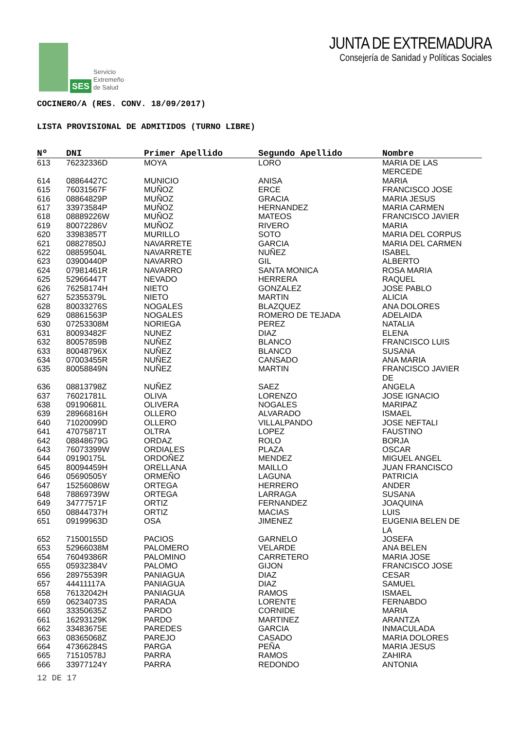SES
Servicio
Extremeño
de Salud
JUNTA DE EXTREMADURA
Consejería de Sanidad y Políticas Sociales
COCINERO/A (RES. CONV. 18/09/2017)
LISTA PROVISIONAL DE ADMITIDOS (TURNO LIBRE)
| Nº | DNI | Primer Apellido | Segundo Apellido | Nombre |
| --- | --- | --- | --- | --- |
| 613 | 76232336D | MOYA | LORO | MARIA DE LAS MERCEDE |
| 614 | 08864427C | MUNICIO | ANISA | MARIA |
| 615 | 76031567F | MUÑOZ | ERCE | FRANCISCO JOSE |
| 616 | 08864829P | MUÑOZ | GRACIA | MARIA JESUS |
| 617 | 33973584P | MUÑOZ | HERNANDEZ | MARIA CARMEN |
| 618 | 08889226W | MUÑOZ | MATEOS | FRANCISCO JAVIER |
| 619 | 80072286V | MUÑOZ | RIVERO | MARIA |
| 620 | 33983857T | MURILLO | SOTO | MARIA DEL CORPUS |
| 621 | 08827850J | NAVARRETE | GARCIA | MARIA DEL CARMEN |
| 622 | 08859504L | NAVARRETE | NUÑEZ | ISABEL |
| 623 | 03900440P | NAVARRO | GIL | ALBERTO |
| 624 | 07981461R | NAVARRO | SANTA MONICA | ROSA MARIA |
| 625 | 52966447T | NEVADO | HERRERA | RAQUEL |
| 626 | 76258174H | NIETO | GONZALEZ | JOSE PABLO |
| 627 | 52355379L | NIETO | MARTIN | ALICIA |
| 628 | 80033276S | NOGALES | BLAZQUEZ | ANA DOLORES |
| 629 | 08861563P | NOGALES | ROMERO DE TEJADA | ADELAIDA |
| 630 | 07253308M | NORIEGA | PEREZ | NATALIA |
| 631 | 80093482F | NUNEZ | DIAZ | ELENA |
| 632 | 80057859B | NUÑEZ | BLANCO | FRANCISCO LUIS |
| 633 | 80048796X | NUÑEZ | BLANCO | SUSANA |
| 634 | 07003455R | NUÑEZ | CANSADO | ANA MARIA |
| 635 | 80058849N | NUÑEZ | MARTIN | FRANCISCO JAVIER DE |
| 636 | 08813798Z | NUÑEZ | SAEZ | ANGELA |
| 637 | 76021781L | OLIVA | LORENZO | JOSE IGNACIO |
| 638 | 09190681L | OLIVERA | NOGALES | MARIPAZ |
| 639 | 28966816H | OLLERO | ALVARADO | ISMAEL |
| 640 | 71020099D | OLLERO | VILLALPANDO | JOSE NEFTALI |
| 641 | 47075871T | OLTRA | LOPEZ | FAUSTINO |
| 642 | 08848679G | ORDAZ | ROLO | BORJA |
| 643 | 76073399W | ORDIALES | PLAZA | OSCAR |
| 644 | 09190175L | ORDOÑEZ | MENDEZ | MIGUEL ANGEL |
| 645 | 80094459H | ORELLANA | MAILLO | JUAN FRANCISCO |
| 646 | 05690505Y | ORMEÑO | LAGUNA | PATRICIA |
| 647 | 15256086W | ORTEGA | HERRERO | ANDER |
| 648 | 78869739W | ORTEGA | LARRAGA | SUSANA |
| 649 | 34777571F | ORTIZ | FERNANDEZ | JOAQUINA |
| 650 | 08844737H | ORTIZ | MACIAS | LUIS |
| 651 | 09199963D | OSA | JIMENEZ | EUGENIA BELEN DE LA |
| 652 | 71500155D | PACIOS | GARNELO | JOSEFA |
| 653 | 52966038M | PALOMERO | VELARDE | ANA BELEN |
| 654 | 76049386R | PALOMINO | CARRETERO | MARIA JOSE |
| 655 | 05932384V | PALOMO | GIJON | FRANCISCO JOSE |
| 656 | 28975539R | PANIAGUA | DIAZ | CESAR |
| 657 | 44411117A | PANIAGUA | DIAZ | SAMUEL |
| 658 | 76132042H | PANIAGUA | RAMOS | ISMAEL |
| 659 | 06234073S | PARADA | LORENTE | FERNABDO |
| 660 | 33350635Z | PARDO | CORNIDE | MARIA |
| 661 | 16293129K | PARDO | MARTINEZ | ARANTZA |
| 662 | 33483675E | PAREDES | GARCIA | INMACULADA |
| 663 | 08365068Z | PAREJO | CASADO | MARIA DOLORES |
| 664 | 47366284S | PARGA | PEÑA | MARIA JESUS |
| 665 | 71510578J | PARRA | RAMOS | ZAHIRA |
| 666 | 33977124Y | PARRA | REDONDO | ANTONIA |
12 DE 17